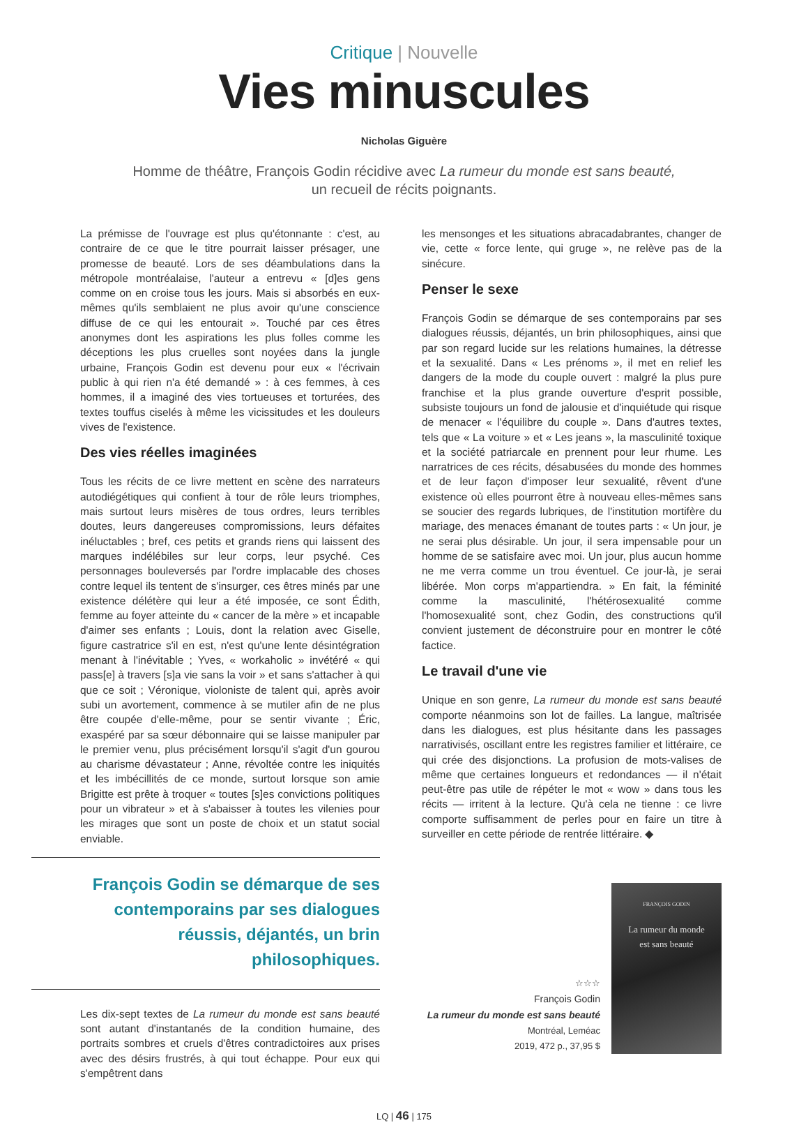Critique | Nouvelle
Vies minuscules
Nicholas Giguère
Homme de théâtre, François Godin récidive avec La rumeur du monde est sans beauté,
un recueil de récits poignants.
La prémisse de l'ouvrage est plus qu'étonnante : c'est, au contraire de ce que le titre pourrait laisser présager, une promesse de beauté. Lors de ses déambulations dans la métropole montréalaise, l'auteur a entrevu « [d]es gens comme on en croise tous les jours. Mais si absorbés en eux-mêmes qu'ils semblaient ne plus avoir qu'une conscience diffuse de ce qui les entourait ». Touché par ces êtres anonymes dont les aspirations les plus folles comme les déceptions les plus cruelles sont noyées dans la jungle urbaine, François Godin est devenu pour eux « l'écrivain public à qui rien n'a été demandé » : à ces femmes, à ces hommes, il a imaginé des vies tortueuses et torturées, des textes touffus ciselés à même les vicissitudes et les douleurs vives de l'existence.
Des vies réelles imaginées
Tous les récits de ce livre mettent en scène des narrateurs autodiégétiques qui confient à tour de rôle leurs triomphes, mais surtout leurs misères de tous ordres, leurs terribles doutes, leurs dangereuses compromissions, leurs défaites inéluctables ; bref, ces petits et grands riens qui laissent des marques indélébiles sur leur corps, leur psyché. Ces personnages bouleversés par l'ordre implacable des choses contre lequel ils tentent de s'insurger, ces êtres minés par une existence délétère qui leur a été imposée, ce sont Édith, femme au foyer atteinte du « cancer de la mère » et incapable d'aimer ses enfants ; Louis, dont la relation avec Giselle, figure castratrice s'il en est, n'est qu'une lente désintégration menant à l'inévitable ; Yves, « workaholic » invétéré « qui pass[e] à travers [s]a vie sans la voir » et sans s'attacher à qui que ce soit ; Véronique, violoniste de talent qui, après avoir subi un avortement, commence à se mutiler afin de ne plus être coupée d'elle-même, pour se sentir vivante ; Éric, exaspéré par sa sœur débonnaire qui se laisse manipuler par le premier venu, plus précisément lorsqu'il s'agit d'un gourou au charisme dévastateur ; Anne, révoltée contre les iniquités et les imbécillités de ce monde, surtout lorsque son amie Brigitte est prête à troquer « toutes [s]es convictions politiques pour un vibrateur » et à s'abaisser à toutes les vilenies pour les mirages que sont un poste de choix et un statut social enviable.
François Godin se démarque de ses contemporains par ses dialogues réussis, déjantés, un brin philosophiques.
Les dix-sept textes de La rumeur du monde est sans beauté sont autant d'instantanés de la condition humaine, des portraits sombres et cruels d'êtres contradictoires aux prises avec des désirs frustrés, à qui tout échappe. Pour eux qui s'empêtrent dans
les mensonges et les situations abracadabrantes, changer de vie, cette « force lente, qui gruge », ne relève pas de la sinécure.
Penser le sexe
François Godin se démarque de ses contemporains par ses dialogues réussis, déjantés, un brin philosophiques, ainsi que par son regard lucide sur les relations humaines, la détresse et la sexualité. Dans « Les prénoms », il met en relief les dangers de la mode du couple ouvert : malgré la plus pure franchise et la plus grande ouverture d'esprit possible, subsiste toujours un fond de jalousie et d'inquiétude qui risque de menacer « l'équilibre du couple ». Dans d'autres textes, tels que « La voiture » et « Les jeans », la masculinité toxique et la société patriarcale en prennent pour leur rhume. Les narratrices de ces récits, désabusées du monde des hommes et de leur façon d'imposer leur sexualité, rêvent d'une existence où elles pourront être à nouveau elles-mêmes sans se soucier des regards lubriques, de l'institution mortifère du mariage, des menaces émanant de toutes parts : « Un jour, je ne serai plus désirable. Un jour, il sera impensable pour un homme de se satisfaire avec moi. Un jour, plus aucun homme ne me verra comme un trou éventuel. Ce jour-là, je serai libérée. Mon corps m'appartiendra. » En fait, la féminité comme la masculinité, l'hétérosexualité comme l'homosexualité sont, chez Godin, des constructions qu'il convient justement de déconstruire pour en montrer le côté factice.
Le travail d'une vie
Unique en son genre, La rumeur du monde est sans beauté comporte néanmoins son lot de failles. La langue, maîtrisée dans les dialogues, est plus hésitante dans les passages narrativisés, oscillant entre les registres familier et littéraire, ce qui crée des disjonctions. La profusion de mots-valises de même que certaines longueurs et redondances — il n'était peut-être pas utile de répéter le mot « wow » dans tous les récits — irritent à la lecture. Qu'à cela ne tienne : ce livre comporte suffisamment de perles pour en faire un titre à surveiller en cette période de rentrée littéraire. ◆
☆☆☆
François Godin
La rumeur du monde est sans beauté
Montréal, Leméac
2019, 472 p., 37,95 $
FRANÇOIS GODIN
La rumeur du monde
est sans beauté
LQ | 46 | 175